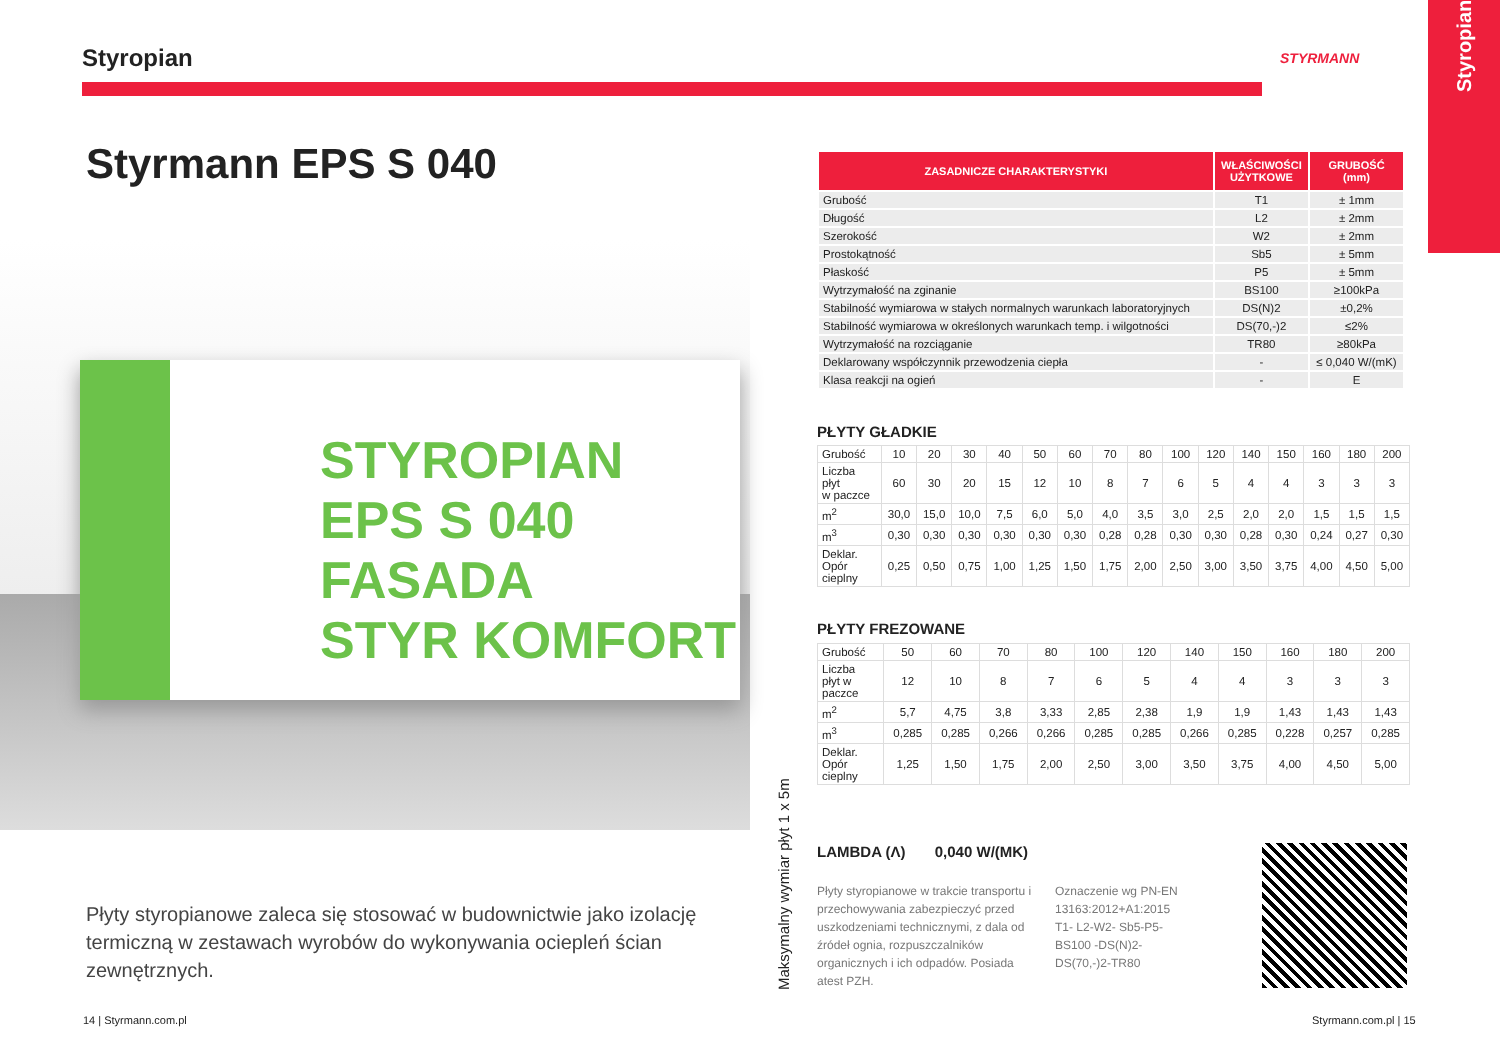Styropian
Styrmann EPS S 040
STYROPIAN EPS S 040
FASADA
STYR KOMFORT
Płyty styropianowe zaleca się stosować w budownictwie jako izolację termiczną w zestawach wyrobów do wykonywania ociepleń ścian zewnętrznych.
14 | Styrmann.com.pl
STYRMANN
Styropian
| ZASADNICZE CHARAKTERYSTYKI | WŁAŚCIWOŚCI UŻYTKOWE | GRUBOŚĆ (mm) |
| --- | --- | --- |
| Grubość | T1 | ± 1mm |
| Długość | L2 | ± 2mm |
| Szerokość | W2 | ± 2mm |
| Prostokątność | Sb5 | ± 5mm |
| Płaskość | P5 | ± 5mm |
| Wytrzymałość na zginanie | BS100 | ≥100kPa |
| Stabilność wymiarowa w stałych normalnych warunkach laboratoryjnych | DS(N)2 | ±0,2% |
| Stabilność wymiarowa w określonych warunkach temp. i wilgotności | DS(70,-)2 | ≤2% |
| Wytrzymałość na rozciąganie | TR80 | ≥80kPa |
| Deklarowany współczynnik przewodzenia ciepła | - | ≤ 0,040 W/(mK) |
| Klasa reakcji na ogień | - | E |
PŁYTY GŁADKIE
| Grubość | 10 | 20 | 30 | 40 | 50 | 60 | 70 | 80 | 100 | 120 | 140 | 150 | 160 | 180 | 200 |
| Liczba płyt w paczce | 60 | 30 | 20 | 15 | 12 | 10 | 8 | 7 | 6 | 5 | 4 | 4 | 3 | 3 | 3 |
| m<sup>2</sup> | 30,0 | 15,0 | 10,0 | 7,5 | 6,0 | 5,0 | 4,0 | 3,5 | 3,0 | 2,5 | 2,0 | 2,0 | 1,5 | 1,5 | 1,5 |
| m<sup>3</sup> | 0,30 | 0,30 | 0,30 | 0,30 | 0,30 | 0,30 | 0,28 | 0,28 | 0,30 | 0,30 | 0,28 | 0,30 | 0,24 | 0,27 | 0,30 |
| Deklar. Opór cieplny | 0,25 | 0,50 | 0,75 | 1,00 | 1,25 | 1,50 | 1,75 | 2,00 | 2,50 | 3,00 | 3,50 | 3,75 | 4,00 | 4,50 | 5,00 |
PŁYTY FREZOWANE
| Grubość | 50 | 60 | 70 | 80 | 100 | 120 | 140 | 150 | 160 | 180 | 200 |
| Liczba płyt w paczce | 12 | 10 | 8 | 7 | 6 | 5 | 4 | 4 | 3 | 3 | 3 |
| m<sup>2</sup> | 5,7 | 4,75 | 3,8 | 3,33 | 2,85 | 2,38 | 1,9 | 1,9 | 1,43 | 1,43 | 1,43 |
| m<sup>3</sup> | 0,285 | 0,285 | 0,266 | 0,266 | 0,285 | 0,285 | 0,266 | 0,285 | 0,228 | 0,257 | 0,285 |
| Deklar. Opór cieplny | 1,25 | 1,50 | 1,75 | 2,00 | 2,50 | 3,00 | 3,50 | 3,75 | 4,00 | 4,50 | 5,00 |
Maksymalny wymiar płyt 1 x 5m
LAMBDA (Λ) 0,040 W/(MK)
Płyty styropianowe w trakcie transportu i przechowywania zabezpieczyć przed uszkodzeniami technicznymi, z dala od źródeł ognia, rozpuszczalników organicznych i ich odpadów. Posiada atest PZH.
Oznaczenie wg PN-EN 13163:2012+A1:2015 T1- L2-W2- Sb5-P5-BS100 -DS(N)2-DS(70,-)2-TR80
Styrmann.com.pl | 15